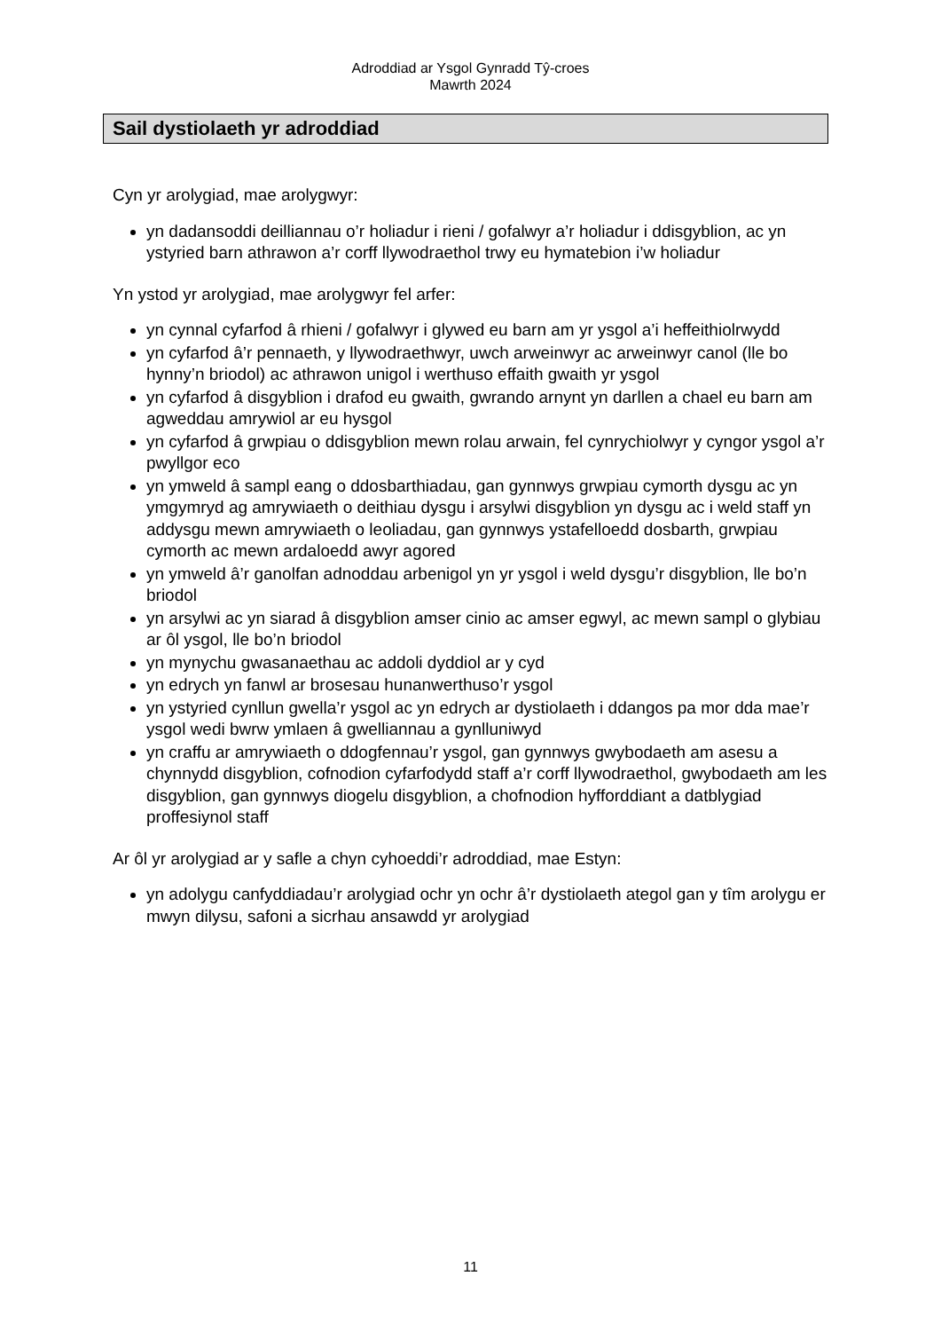Adroddiad ar Ysgol Gynradd Tŷ-croes
Mawrth 2024
Sail dystiolaeth yr adroddiad
Cyn yr arolygiad, mae arolygwyr:
yn dadansoddi deilliannau o’r holiadur i rieni / gofalwyr a’r holiadur i ddisgyblion, ac yn ystyried barn athrawon a’r corff llywodraethol trwy eu hymatebion i’w holiadur
Yn ystod yr arolygiad, mae arolygwyr fel arfer:
yn cynnal cyfarfod â rhieni / gofalwyr i glywed eu barn am yr ysgol a’i heffeithiolrwydd
yn cyfarfod â’r pennaeth, y llywodraethwyr, uwch arweinwyr ac arweinwyr canol (lle bo hynny’n briodol) ac athrawon unigol i werthuso effaith gwaith yr ysgol
yn cyfarfod â disgyblion i drafod eu gwaith, gwrando arnynt yn darllen a chael eu barn am agweddau amrywiol ar eu hysgol
yn cyfarfod â grwpiau o ddisgyblion mewn rolau arwain, fel cynrychiolwyr y cyngor ysgol a’r pwyllgor eco
yn ymweld â sampl eang o ddosbarthiadau, gan gynnwys grwpiau cymorth dysgu ac yn ymgymryd ag amrywiaeth o deithiau dysgu i arsylwi disgyblion yn dysgu ac i weld staff yn addysgu mewn amrywiaeth o leoliadau, gan gynnwys ystafelloedd dosbarth, grwpiau cymorth ac mewn ardaloedd awyr agored
yn ymweld â’r ganolfan adnoddau arbenigol yn yr ysgol i weld dysgu’r disgyblion, lle bo’n briodol
yn arsylwi ac yn siarad â disgyblion amser cinio ac amser egwyl, ac mewn sampl o glybiau ar ôl ysgol, lle bo’n briodol
yn mynychu gwasanaethau ac addoli dyddiol ar y cyd
yn edrych yn fanwl ar brosesau hunanwerthuso’r ysgol
yn ystyried cynllun gwella’r ysgol ac yn edrych ar dystiolaeth i ddangos pa mor dda mae’r ysgol wedi bwrw ymlaen â gwelliannau a gynlluniwyd
yn craffu ar amrywiaeth o ddogfennau’r ysgol, gan gynnwys gwybodaeth am asesu a chynnydd disgyblion, cofnodion cyfarfodydd staff a’r corff llywodraethol, gwybodaeth am les disgyblion, gan gynnwys diogelu disgyblion, a chofnodion hyfforddiant a datblygiad proffesiynol staff
Ar ôl yr arolygiad ar y safle a chyn cyhoeddi’r adroddiad, mae Estyn:
yn adolygu canfyddiadau’r arolygiad ochr yn ochr â’r dystiolaeth ategol gan y tîm arolygu er mwyn dilysu, safoni a sicrhau ansawdd yr arolygiad
11